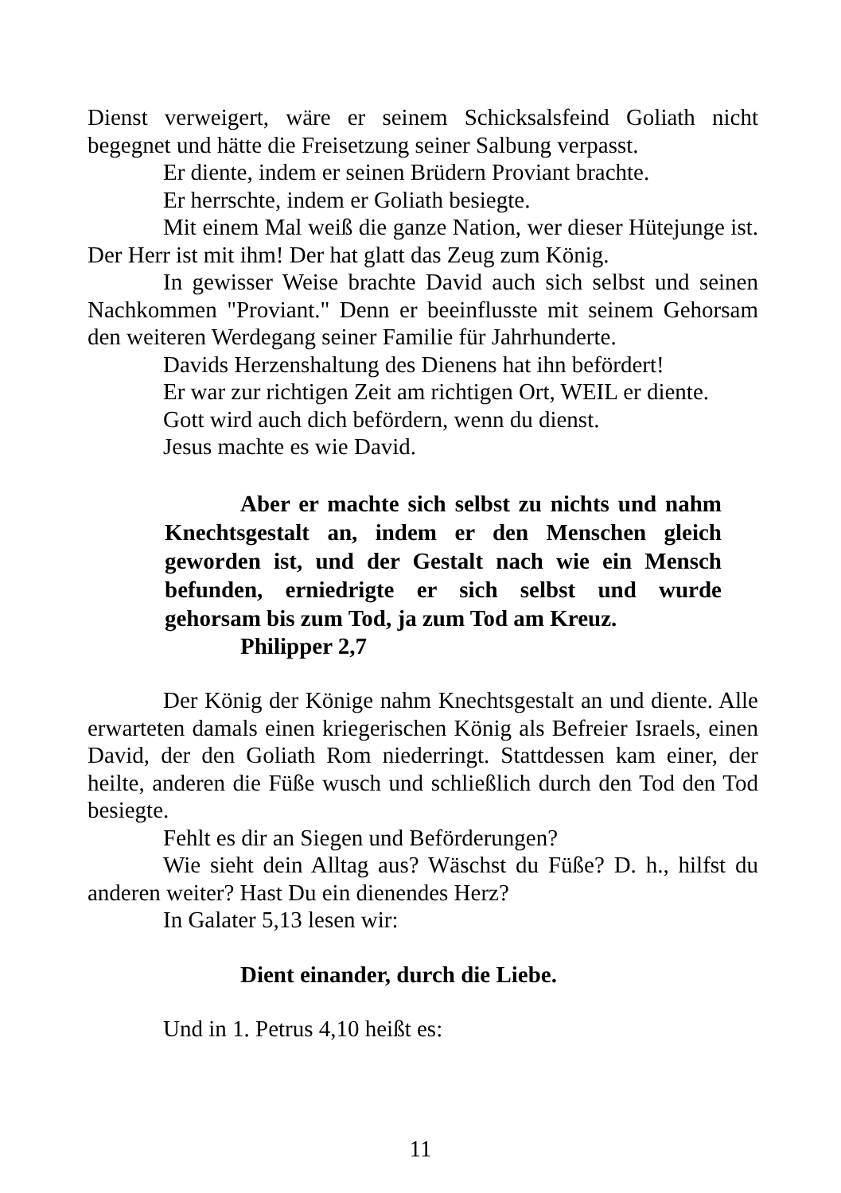Dienst verweigert, wäre er seinem Schicksalsfeind Goliath nicht begegnet und hätte die Freisetzung seiner Salbung verpasst.
Er diente, indem er seinen Brüdern Proviant brachte.
Er herrschte, indem er Goliath besiegte.
Mit einem Mal weiß die ganze Nation, wer dieser Hütejunge ist. Der Herr ist mit ihm! Der hat glatt das Zeug zum König.
In gewisser Weise brachte David auch sich selbst und seinen Nachkommen "Proviant." Denn er beeinflusste mit seinem Gehorsam den weiteren Werdegang seiner Familie für Jahrhunderte.
Davids Herzenshaltung des Dienens hat ihn befördert!
Er war zur richtigen Zeit am richtigen Ort, WEIL er diente.
Gott wird auch dich befördern, wenn du dienst.
Jesus machte es wie David.
Aber er machte sich selbst zu nichts und nahm Knechtsgestalt an, indem er den Menschen gleich geworden ist, und der Gestalt nach wie ein Mensch befunden, erniedrigte er sich selbst und wurde gehorsam bis zum Tod, ja zum Tod am Kreuz.
Philipper 2,7
Der König der Könige nahm Knechtsgestalt an und diente. Alle erwarteten damals einen kriegerischen König als Befreier Israels, einen David, der den Goliath Rom niederringt. Stattdessen kam einer, der heilte, anderen die Füße wusch und schließlich durch den Tod den Tod besiegte.
Fehlt es dir an Siegen und Beförderungen?
Wie sieht dein Alltag aus? Wäschst du Füße? D. h., hilfst du anderen weiter? Hast Du ein dienendes Herz?
In Galater 5,13 lesen wir:
Dient einander, durch die Liebe.
Und in 1. Petrus 4,10 heißt es:
11